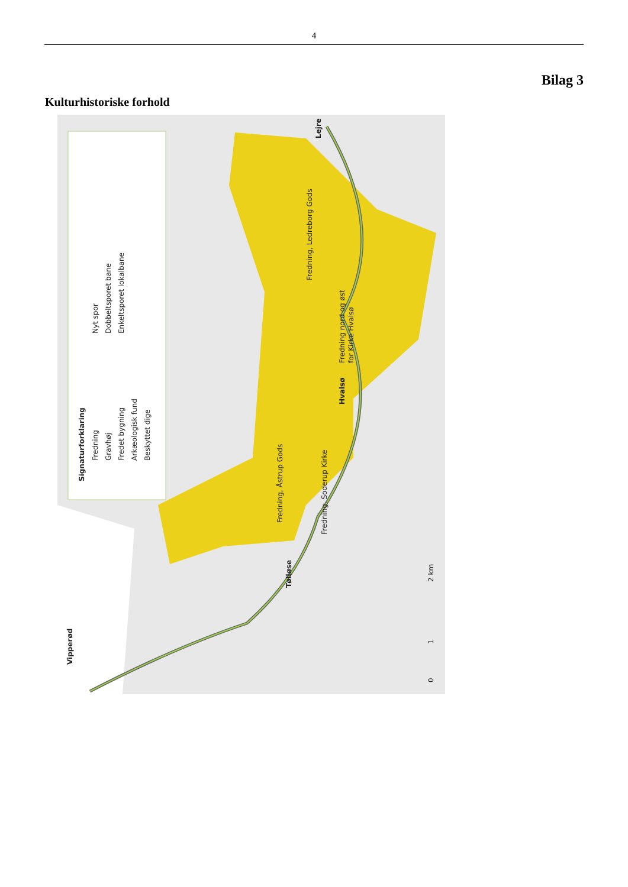4
Bilag 3
Kulturhistoriske forhold
Signaturforklaring
Fredning
Gravhøj
Fredet bygning
Arkæologisk fund
Beskyttet dige
Nyt spor
Dobbeltsporet bane
Enkeltsporet lokalbane
Fredning, Ledreborg Gods
Fredning nord og øst
for Kirke Hvalsø
Fredning, Åstrup Gods
Fredning, Soderup Kirke
Lejre
Hvalsø
Tølløse
Vipperød
0
1
2 km